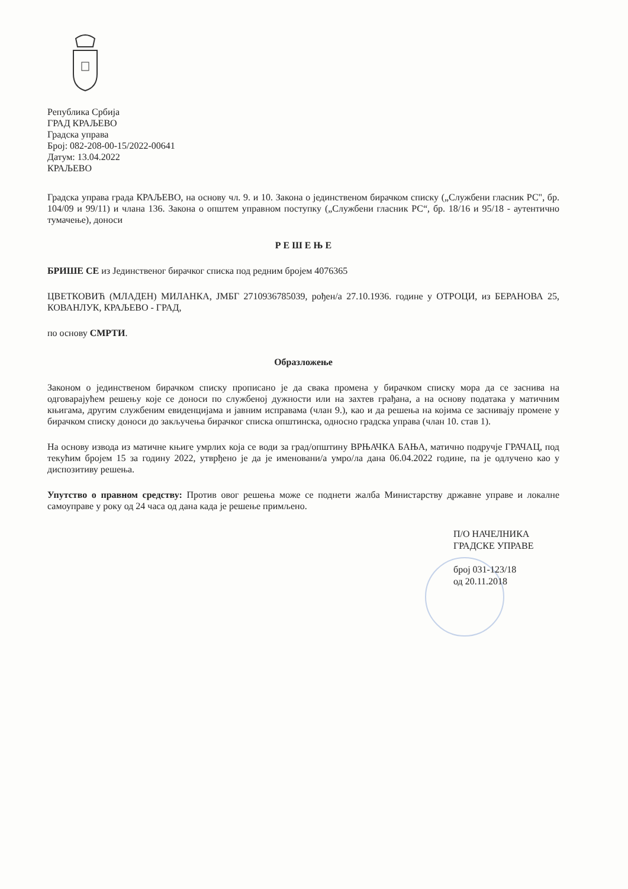Република Србија
ГРАД КРАЉЕВО
Градска управа
Број: 082-208-00-15/2022-00641
Датум: 13.04.2022
КРАЉЕВО
Градска управа града КРАЉЕВО, на основу чл. 9. и 10. Закона о јединственом бирачком списку („Службени гласник РС", бр. 104/09 и 99/11) и члана 136. Закона о општем управном поступку („Службени гласник РС“, бр. 18/16 и 95/18 - аутентично тумачење), доноси
Р Е Ш Е Њ Е
БРИШЕ СЕ из Јединственог бирачког списка под редним бројем 4076365
ЦВЕТКОВИЋ (МЛАДЕН) МИЛАНКА, ЈМБГ 2710936785039, рођен/а 27.10.1936. године у ОТРОЦИ, из БЕРАНОВА 25, КОВАНЛУК, КРАЉЕВО - ГРАД,
по основу СМРТИ.
Образложење
Законом о јединственом бирачком списку прописано је да свака промена у бирачком списку мора да се заснива на одговарајућем решењу које се доноси по службеној дужности или на захтев грађана, а на основу података у матичним књигама, другим службеним евиденцијама и јавним исправама (члан 9.), као и да решења на којима се заснивају промене у бирачком списку доноси до закључења бирачког списка општинска, односно градска управа (члан 10. став 1).
На основу извода из матичне књиге умрлих која се води за град/општину ВРЊАЧКА БАЊА, матично подручје ГРАЧАЦ, под текућим бројем 15 за годину 2022, утврђено је да је именовани/а умро/ла дана 06.04.2022 године, па је одлучено као у диспозитиву решења.
Упутство о правном средству: Против овог решења може се поднети жалба Министарству државне управе и локалне самоуправе у року од 24 часа од дана када је решење примљено.
П/О НАЧЕЛНИКА
ГРАДСКЕ УПРАВЕ
број 031-123/18
од 20.11.2018